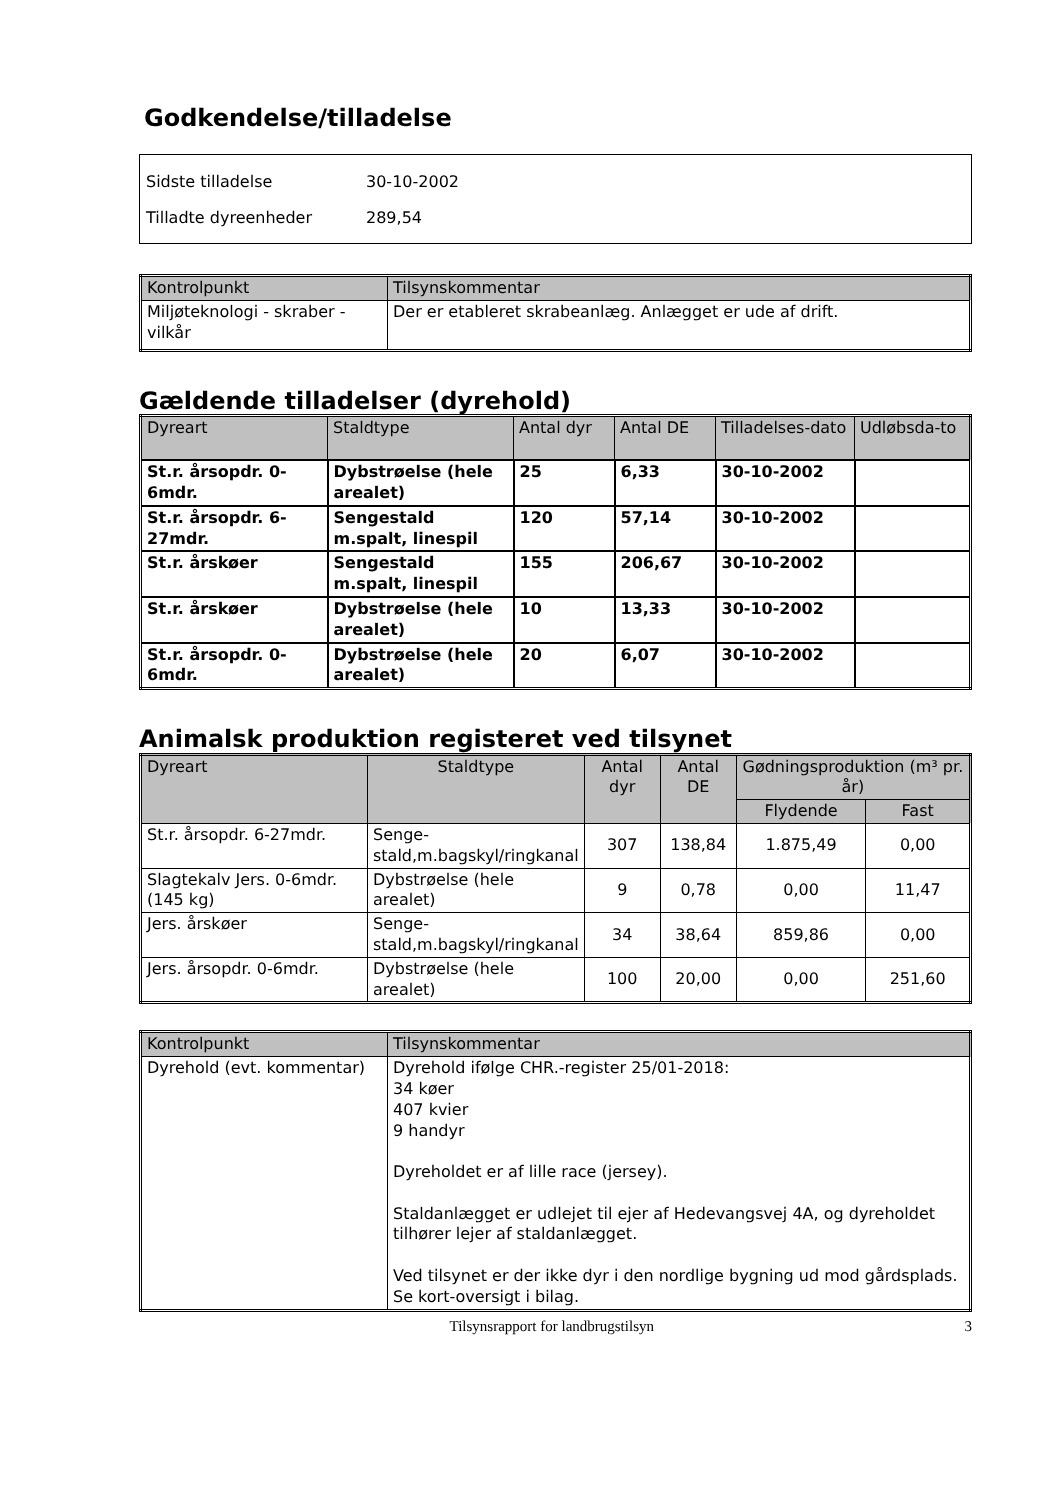Godkendelse/tilladelse
Sidste tilladelse 30-10-2002
Tilladte dyreenheder 289,54
| Kontrolpunkt | Tilsynskommentar |
| --- | --- |
| Miljøteknologi - skraber - vilkår | Der er etableret skrabeanlæg. Anlægget er ude af drift. |
Gældende tilladelser (dyrehold)
| Dyreart | Staldtype | Antal dyr | Antal DE | Tilladelses-dato | Udløbsda-to |
| --- | --- | --- | --- | --- | --- |
| St.r. årsopdr. 0-6mdr. | Dybstrøelse (hele arealet) | 25 | 6,33 | 30-10-2002 | |
| St.r. årsopdr. 6-27mdr. | Sengestald m.spalt, linespil | 120 | 57,14 | 30-10-2002 | |
| St.r. årskøer | Sengestald m.spalt, linespil | 155 | 206,67 | 30-10-2002 | |
| St.r. årskøer | Dybstrøelse (hele arealet) | 10 | 13,33 | 30-10-2002 | |
| St.r. årsopdr. 0-6mdr. | Dybstrøelse (hele arealet) | 20 | 6,07 | 30-10-2002 | |
Animalsk produktion registeret ved tilsynet
| Dyreart | Staldtype | Antal dyr | Antal DE | Gødningsproduktion (m³ pr. år) | |
| --- | --- | --- | --- | --- | --- |
| | | | | Flydende | Fast |
| St.r. årsopdr. 6-27mdr. | Senge-stald,m.bagskyl/ringkanal | 307 | 138,84 | 1.875,49 | 0,00 |
| Slagtekalv Jers. 0-6mdr.(145 kg) | Dybstrøelse (hele arealet) | 9 | 0,78 | 0,00 | 11,47 |
| Jers. årskøer | Senge-stald,m.bagskyl/ringkanal | 34 | 38,64 | 859,86 | 0,00 |
| Jers. årsopdr. 0-6mdr. | Dybstrøelse (hele arealet) | 100 | 20,00 | 0,00 | 251,60 |
| Kontrolpunkt | Tilsynskommentar |
| --- | --- |
| Dyrehold (evt. kommentar) | Dyrehold ifølge CHR.-register 25/01-2018: 34 køer 407 kvier 9 handyr Dyreholdet er af lille race (jersey). Staldanlægget er udlejet til ejer af Hedevangsvej 4A, og dyreholdet tilhører lejer af staldanlægget. Ved tilsynet er der ikke dyr i den nordlige bygning ud mod gårdsplads. Se kort-oversigt i bilag. |
Tilsynsrapport for landbrugstilsyn 3